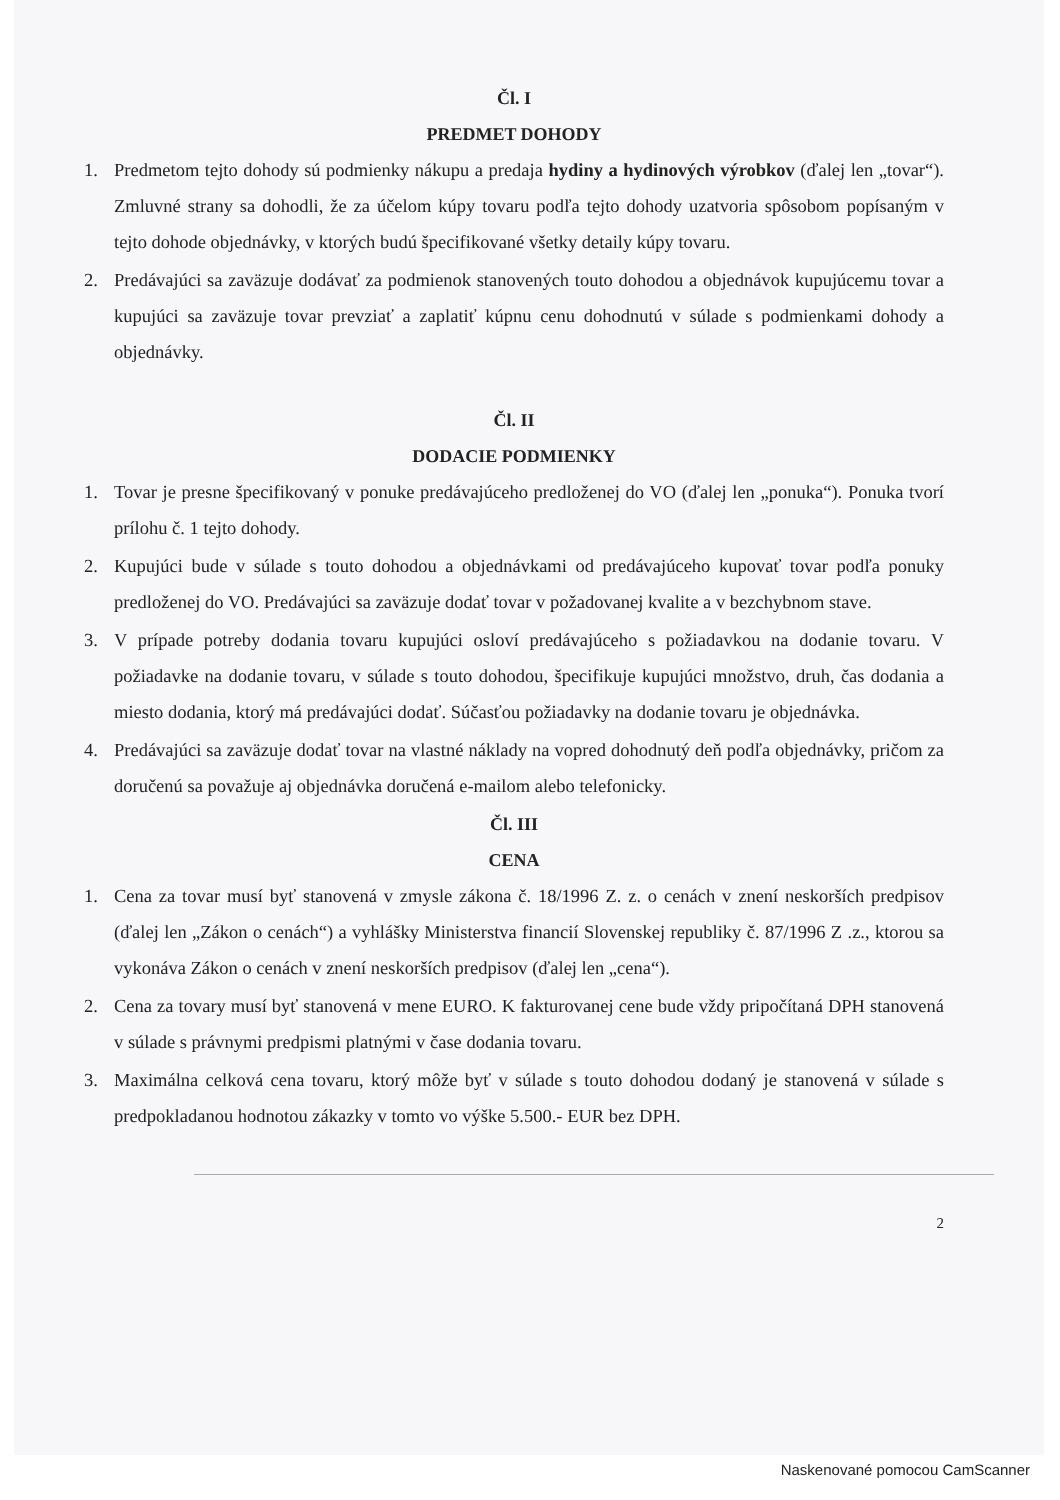Čl. I
PREDMET DOHODY
1. Predmetom tejto dohody sú podmienky nákupu a predaja hydiny a hydinových výrobkov (ďalej len „tovar“). Zmluvné strany sa dohodli, že za účelom kúpy tovaru podľa tejto dohody uzatvoria spôsobom popísaným v tejto dohode objednávky, v ktorých budú špecifikované všetky detaily kúpy tovaru.
2. Predávajúci sa zaväzuje dodávať za podmienok stanovených touto dohodou a objednávok kupujúcemu tovar a kupujúci sa zaväzuje tovar prevziať a zaplatiť kúpnu cenu dohodnutú v súlade s podmienkami dohody a objednávky.
Čl. II
DODACIE PODMIENKY
1. Tovar je presne špecifikovaný v ponuke predávajúceho predloženej do VO (ďalej len „ponuka“). Ponuka tvorí prílohu č. 1 tejto dohody.
2. Kupujúci bude v súlade s touto dohodou a objednávkami od predávajúceho kupovať tovar podľa ponuky predloženej do VO. Predávajúci sa zaväzuje dodať tovar v požadovanej kvalite a v bezchybnom stave.
3. V prípade potreby dodania tovaru kupujúci osloví predávajúceho s požiadavkou na dodanie tovaru. V požiadavke na dodanie tovaru, v súlade s touto dohodou, špecifikuje kupujúci množstvo, druh, čas dodania a miesto dodania, ktorý má predávajúci dodať. Súčasťou požiadavky na dodanie tovaru je objednávka.
4. Predávajúci sa zaväzuje dodať tovar na vlastné náklady na vopred dohodnutý deň podľa objednávky, pričom za doručenú sa považuje aj objednávka doručená e-mailom alebo telefonicky.
Čl. III
CENA
1. Cena za tovar musí byť stanovená v zmysle zákona č. 18/1996 Z. z. o cenách v znení neskorších predpisov (ďalej len „Zákon o cenách“) a vyhlášky Ministerstva financií Slovenskej republiky č. 87/1996 Z .z., ktorou sa vykonáva Zákon o cenách v znení neskorších predpisov (ďalej len „cena“).
2. Cena za tovary musí byť stanovená v mene EURO. K fakturovanej cene bude vždy pripočítaná DPH stanovená v súlade s právnymi predpismi platnými v čase dodania tovaru.
3. Maximálna celková cena tovaru, ktorý môže byť v súlade s touto dohodou dodaný je stanovená v súlade s predpokladanou hodnotou zákazky v tomto vo výške 5.500.- EUR bez DPH.
2
Naskenované pomocou CamScanner